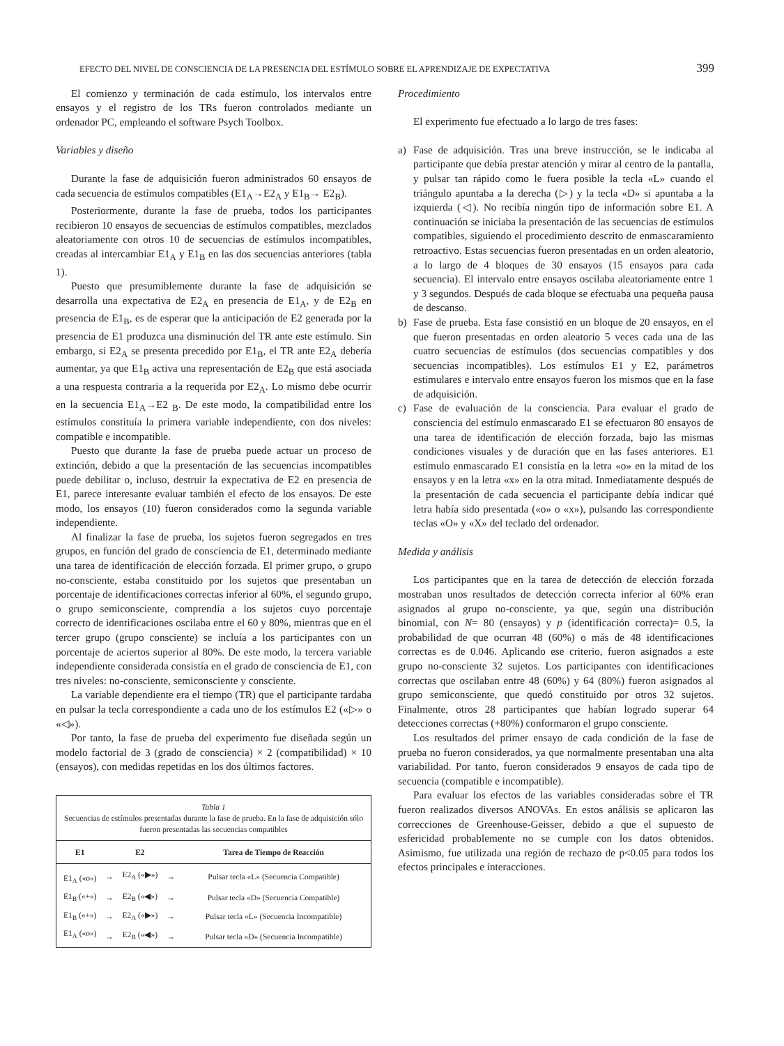EFECTO DEL NIVEL DE CONSCIENCIA DE LA PRESENCIA DEL ESTÍMULO SOBRE EL APRENDIZAJE DE EXPECTATIVA 399
El comienzo y terminación de cada estímulo, los intervalos entre ensayos y el registro de los TRs fueron controlados mediante un ordenador PC, empleando el software Psych Toolbox.
Variables y diseño
Durante la fase de adquisición fueron administrados 60 ensayos de cada secuencia de estímulos compatibles (E1<sub>A</sub>→E2<sub>A</sub> y E1<sub>B</sub>→ E2<sub>B</sub>).
Posteriormente, durante la fase de prueba, todos los participantes recibieron 10 ensayos de secuencias de estímulos compatibles, mezclados aleatoriamente con otros 10 de secuencias de estímulos incompatibles, creadas al intercambiar E1<sub>A</sub> y E1<sub>B</sub> en las dos secuencias anteriores (tabla 1).
Puesto que presumiblemente durante la fase de adquisición se desarrolla una expectativa de E2<sub>A</sub> en presencia de E1<sub>A</sub>, y de E2<sub>B</sub> en presencia de E1<sub>B</sub>, es de esperar que la anticipación de E2 generada por la presencia de E1 produzca una disminución del TR ante este estímulo. Sin embargo, si E2<sub>A</sub> se presenta precedido por E1<sub>B</sub>, el TR ante E2<sub>A</sub> debería aumentar, ya que E1<sub>B</sub> activa una representación de E2<sub>B</sub> que está asociada a una respuesta contraria a la requerida por E2<sub>A</sub>. Lo mismo debe ocurrir en la secuencia E1<sub>A</sub>→E2 <sub>B</sub>. De este modo, la compatibilidad entre los estímulos constituía la primera variable independiente, con dos niveles: compatible e incompatible.
Puesto que durante la fase de prueba puede actuar un proceso de extinción, debido a que la presentación de las secuencias incompatibles puede debilitar o, incluso, destruir la expectativa de E2 en presencia de E1, parece interesante evaluar también el efecto de los ensayos. De este modo, los ensayos (10) fueron considerados como la segunda variable independiente.
Al finalizar la fase de prueba, los sujetos fueron segregados en tres grupos, en función del grado de consciencia de E1, determinado mediante una tarea de identificación de elección forzada. El primer grupo, o grupo no-consciente, estaba constituido por los sujetos que presentaban un porcentaje de identificaciones correctas inferior al 60%, el segundo grupo, o grupo semiconsciente, comprendía a los sujetos cuyo porcentaje correcto de identificaciones oscilaba entre el 60 y 80%, mientras que en el tercer grupo (grupo consciente) se incluía a los participantes con un porcentaje de aciertos superior al 80%. De este modo, la tercera variable independiente considerada consistía en el grado de consciencia de E1, con tres niveles: no-consciente, semiconsciente y consciente.
La variable dependiente era el tiempo (TR) que el participante tardaba en pulsar la tecla correspondiente a cada uno de los estímulos E2 («▷» o «◁»).
Por tanto, la fase de prueba del experimento fue diseñada según un modelo factorial de 3 (grado de consciencia) × 2 (compatibilidad) × 10 (ensayos), con medidas repetidas en los dos últimos factores.
Tabla 1
Secuencias de estímulos presentadas durante la fase de prueba. En la fase de adquisición sólo fueron presentadas las secuencias compatibles
| E1 | | E2 | | Tarea de Tiempo de Reacción |
| --- | --- | --- | --- | --- |
| E1<sub>A</sub> («o») | → | E2<sub>A</sub> («▶») | → | Pulsar tecla «L» (Secuencia Compatible) |
| E1<sub>B</sub> («+») | → | E2<sub>B</sub> («◀») | → | Pulsar tecla «D» (Secuencia Compatible) |
| E1<sub>B</sub> («+») | → | E2<sub>A</sub> («▶») | → | Pulsar tecla «L» (Secuencia Incompatible) |
| E1<sub>A</sub> («o») | → | E2<sub>B</sub> («◀») | → | Pulsar tecla «D» (Secuencia Incompatible) |
Procedimiento
El experimento fue efectuado a lo largo de tres fases:
a) Fase de adquisición. Tras una breve instrucción, se le indicaba al participante que debía prestar atención y mirar al centro de la pantalla, y pulsar tan rápido como le fuera posible la tecla «L» cuando el triángulo apuntaba a la derecha (▷) y la tecla «D» si apuntaba a la izquierda (◁). No recibía ningún tipo de información sobre E1. A continuación se iniciaba la presentación de las secuencias de estímulos compatibles, siguiendo el procedimiento descrito de enmascaramiento retroactivo. Estas secuencias fueron presentadas en un orden aleatorio, a lo largo de 4 bloques de 30 ensayos (15 ensayos para cada secuencia). El intervalo entre ensayos oscilaba aleatoriamente entre 1 y 3 segundos. Después de cada bloque se efectuaba una pequeña pausa de descanso.
b) Fase de prueba. Esta fase consistió en un bloque de 20 ensayos, en el que fueron presentadas en orden aleatorio 5 veces cada una de las cuatro secuencias de estímulos (dos secuencias compatibles y dos secuencias incompatibles). Los estímulos E1 y E2, parámetros estimulares e intervalo entre ensayos fueron los mismos que en la fase de adquisición.
c) Fase de evaluación de la consciencia. Para evaluar el grado de consciencia del estímulo enmascarado E1 se efectuaron 80 ensayos de una tarea de identificación de elección forzada, bajo las mismas condiciones visuales y de duración que en las fases anteriores. E1 estímulo enmascarado E1 consistía en la letra «o» en la mitad de los ensayos y en la letra «x» en la otra mitad. Inmediatamente después de la presentación de cada secuencia el participante debía indicar qué letra había sido presentada («o» o «x»), pulsando las correspondiente teclas «O» y «X» del teclado del ordenador.
Medida y análisis
Los participantes que en la tarea de detección de elección forzada mostraban unos resultados de detección correcta inferior al 60% eran asignados al grupo no-consciente, ya que, según una distribución binomial, con N= 80 (ensayos) y p (identificación correcta)= 0.5, la probabilidad de que ocurran 48 (60%) o más de 48 identificaciones correctas es de 0.046. Aplicando ese criterio, fueron asignados a este grupo no-consciente 32 sujetos. Los participantes con identificaciones correctas que oscilaban entre 48 (60%) y 64 (80%) fueron asignados al grupo semiconsciente, que quedó constituido por otros 32 sujetos. Finalmente, otros 28 participantes que habían logrado superar 64 detecciones correctas (+80%) conformaron el grupo consciente.
Los resultados del primer ensayo de cada condición de la fase de prueba no fueron considerados, ya que normalmente presentaban una alta variabilidad. Por tanto, fueron considerados 9 ensayos de cada tipo de secuencia (compatible e incompatible).
Para evaluar los efectos de las variables consideradas sobre el TR fueron realizados diversos ANOVAs. En estos análisis se aplicaron las correcciones de Greenhouse-Geisser, debido a que el supuesto de esfericidad probablemente no se cumple con los datos obtenidos. Asimismo, fue utilizada una región de rechazo de p<0.05 para todos los efectos principales e interacciones.